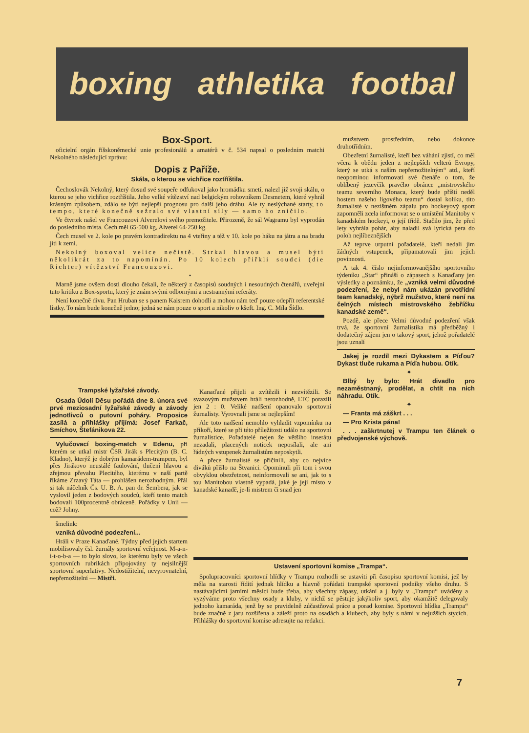boxing athletika footbal
Box-Sport.
oficielní orgán říšskoněmecké unie profesionálů a amatérů v č. 534 napsal o posledním matchi Nekolného následující zprávu:
Dopis z Paříže.
Skála, o kterou se vichřice roztříštila.
Čechoslovák Nekolný, který dosud své soupeře odfukoval jako hromádku smetí, nalezl již svoji skálu, o kterou se jeho vichřice roztříštila. Jeho velké vítězství nad belgickým rohovníkem Desmetem, které vyhrál krásným způsobem, zdálo se býti nejlepší prognosu pro další jeho dráhu. Ale ty neslýchané starty, to tempo, které konečně sežralo své vlastní síly — samo ho zničilo.
Ve čtvrtek našel ve Francouzovi Alverelovi svého premožitele. Přirozeně, že sál Wagramu byl vyprodán do posledního místa. Čech měl 65·500 kg, Alverel 64·250 kg.
Čech musel ve 2. kole po pravém kontradirektu na 4 vteřiny a též v 10. kole po háku na játra a na bradu jíti k zemi.
Nekolný boxoval velice nečistě. Strkal hlavou a musel býti několikrát za to napomínán. Po 10 kolech přiřkli soudci (die Richter) vítězství Francouzovi.
•
Marně jsme ovšem dosti dlouho čekali, že některý z časopisů soudných i nesoudných čtenářů, uveřejní tuto kritiku z Box-sportu, který je znám svými odbornými a nestrannými referáty.
Není konečně divu. Pan Hruban se s panem Kaisrem dohodli a mohou nám teď pouze odepřít referentské lístky. To nám bude konečně jedno; jedná se nám pouze o sport a nikoliv o kšeft. Ing. C. Míla Šídlo.
mužstvem prostředním, nebo dokonce druhotřídním.
Obezřetní žurnalisté, kteří bez váhání zjistí, co měl včera k obědu jeden z nejlepších velterů Evropy, který se utká s naším nepřemožitelným“ atd., kteří neopominou informovati své čtenáře o tom, že oblíbený jezevčík pravého obránce „mistrovského teamu severního Monaca, který bude příští neděl hostem našeho ligového teamu“ dostal koliku, tito žurnalisté v nezištném zápalu pro hockeyový sport zapomněli zcela informovat se o umístění Manitoby v kanadském hockeyi, o její třídě. Stačilo jim, že před lety vyhrála pohár, aby naladil svá lyrická pera do poloh nejlíbeznějších
Až teprve urputní pořadatelé, kteří nedali jim žádných vstupenek, připamatovali jim jejich povinnosti.
A tak 4. číslo nejinformovanějšího sportovního týdeníku „Star“ přináší o zápasech s Kanaďany jen výsledky a poznámku, že „vzniká velmi důvodné podezření, že nebyl nám ukázán prvotřídní team kanadský, nýbrž mužstvo, které není na čelných místech mistrovského žebříčku kanadské země“.
Pozdě, ale přece Velmi důvodné podezření však trvá, že sportovní žurnalistika má předběžný i dodatečný zájem jen o takový sport, jehož pořadatelé jsou uznalí
Jakej je rozdíl mezi Dykastem a Píďou? Dykast tluče rukama a Píďa hubou. Otík.
✦
Blbý by bylo: Hrát divadlo pro nezaměstnaný, prodělat, a chtít na nich náhradu. Otík.
✦
— Franta má záškrt . . .
— Pro Krista pána!
. . . zaškrtnutej v Trampu ten článek o předvojenské výchově.
Trampské lyžařské závody.
Osada Údolí Děsu pořádá dne 8. února své prvé meziosadní lyžařské závody a závody jednotlivců o putovní poháry. Proposice zasílá a přihlášky přijímá: Josef Farkač, Smíchov, Štefánikova 22.
Vylučovací boxing-match v Edenu, při kterém se utkal mistr ČSR Jirák s Plecitým (B. C. Kladno), kterýž je dobrým kamarádem-trampem, byl přes Jirákovo neustálé faulování, tlučení hlavou a zřejmou převahu Plecitého, kterému v naší partě říkáme Zrzavý Táta — prohlášen nerozhodným. Přál si tak náčelník Čs. U. B. A. pan dr. Šembera, jak se vyslovil jeden z bodových soudců, kteří tento match bodovali 100procentně obráceně. Pořádky v Unii — což? Johny.
šmelink:
vzniká důvodné podezření...
Hráli v Praze Kanaďané. Týdny před jejich startem mobilisovaly čsl. žurnály sportovní veřejnost. M-a-n-i-t-o-b-a — to bylo slovo, ke kterému byly ve všech sportovních rubrikách připojovány ty nejsilnější sportovní superlativy. Nedostižitelní, nevyrovnatelní, nepřemožitelní — Mistři.
Kanaďané přijeli a zvítězili i nezvítězili. Se svazovým mužstvem hráli nerozhodně, LTC porazili jen 2 : 0. Veliké nadšení opanovalo sportovní žurnalisty. Vyrovnali jsme se nejlepším!
Ale toto nadšení nemohlo vyhladit vzpomínku na příkoří, které se při této příležitosti událo na sportovní žurnalistice. Pořadatelé nejen že většího inserátu nezadali, placených noticek neposílali, ale ani řádných vstupenek žurnalistům neposkytli.
A přece žurnalisté se přičinili, aby co nejvíce diváků přišlo na Štvanici. Opominuli při tom i svou obvyklou obezřetnost, neinformovali se ani, jak to s tou Manitobou vlastně vypadá, jaké je její místo v kanadské kanadě, je-li mistrem či snad jen
Ustavení sportovní komise „Trampa“.
Spolupracovníci sportovní hlídky v Trampu rozhodli se ustaviti při časopisu sportovní komisi, jež by měla na starosti řídití jednak hlídku a hlavně pořádati trampské sportovní podniky všeho druhu. S nastávajícími jarními měsíci bude třeba, aby všechny zápasy, utkání a j. byly v „Trampu“ uváděny a vyzýváme proto všechny osady a kluby, v nichž se pěstuje jakýkoliv sport, aby okamžitě delegovaly jednoho kamaráda, jenž by se pravidelně zúčastňoval práce a porad komise. Sportovní hlídka „Trampa“ bude značně z jaru rozšířena a záleží proto na osadách a klubech, aby byly s námi v nejužších stycích. Přihlášky do sportovní komise adresujte na redakci.
7